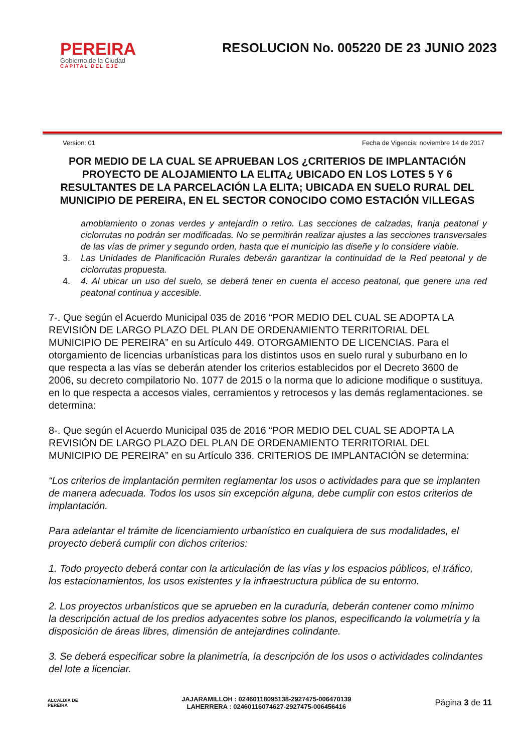PEREIRA
Gobierno de la Ciudad
CAPITAL DEL EJE
RESOLUCION No. 005220 DE 23 JUNIO 2023
Version: 01 Fecha de Vigencia: noviembre 14 de 2017
POR MEDIO DE LA CUAL SE APRUEBAN LOS ¿CRITERIOS DE IMPLANTACIÓN PROYECTO DE ALOJAMIENTO LA ELITA¿ UBICADO EN LOS LOTES 5 Y 6 RESULTANTES DE LA PARCELACIÓN LA ELITA; UBICADA EN SUELO RURAL DEL MUNICIPIO DE PEREIRA, EN EL SECTOR CONOCIDO COMO ESTACIÓN VILLEGAS
amoblamiento o zonas verdes y antejardín o retiro. Las secciones de calzadas, franja peatonal y ciclorrutas no podrán ser modificadas. No se permitirán realizar ajustes a las secciones transversales de las vías de primer y segundo orden, hasta que el municipio las diseñe y lo considere viable.
3. Las Unidades de Planificación Rurales deberán garantizar la continuidad de la Red peatonal y de ciclorrutas propuesta.
4. 4. Al ubicar un uso del suelo, se deberá tener en cuenta el acceso peatonal, que genere una red peatonal continua y accesible.
7-. Que según el Acuerdo Municipal 035 de 2016 “POR MEDIO DEL CUAL SE ADOPTA LA REVISIÓN DE LARGO PLAZO DEL PLAN DE ORDENAMIENTO TERRITORIAL DEL MUNICIPIO DE PEREIRA” en su Artículo 449. OTORGAMIENTO DE LICENCIAS. Para el otorgamiento de licencias urbanísticas para los distintos usos en suelo rural y suburbano en lo que respecta a las vías se deberán atender los criterios establecidos por el Decreto 3600 de 2006, su decreto compilatorio No. 1077 de 2015 o la norma que lo adicione modifique o sustituya. en lo que respecta a accesos viales, cerramientos y retrocesos y las demás reglamentaciones. se determina:
8-. Que según el Acuerdo Municipal 035 de 2016 “POR MEDIO DEL CUAL SE ADOPTA LA REVISIÓN DE LARGO PLAZO DEL PLAN DE ORDENAMIENTO TERRITORIAL DEL MUNICIPIO DE PEREIRA” en su Artículo 336. CRITERIOS DE IMPLANTACIÓN se determina:
“Los criterios de implantación permiten reglamentar los usos o actividades para que se implanten de manera adecuada. Todos los usos sin excepción alguna, debe cumplir con estos criterios de implantación.
Para adelantar el trámite de licenciamiento urbanístico en cualquiera de sus modalidades, el proyecto deberá cumplir con dichos criterios:
1. Todo proyecto deberá contar con la articulación de las vías y los espacios públicos, el tráfico, los estacionamientos, los usos existentes y la infraestructura pública de su entorno.
2. Los proyectos urbanísticos que se aprueben en la curaduría, deberán contener como mínimo la descripción actual de los predios adyacentes sobre los planos, especificando la volumetría y la disposición de áreas libres, dimensión de antejardines colindante.
3. Se deberá especificar sobre la planimetría, la descripción de los usos o actividades colindantes del lote a licenciar.
ALCALDIA DE PEREIRA
JAJARAMILLOH : 02460118095138-2927475-006470139
LAHERRERA : 02460116074627-2927475-006456416
Página 3 de 11